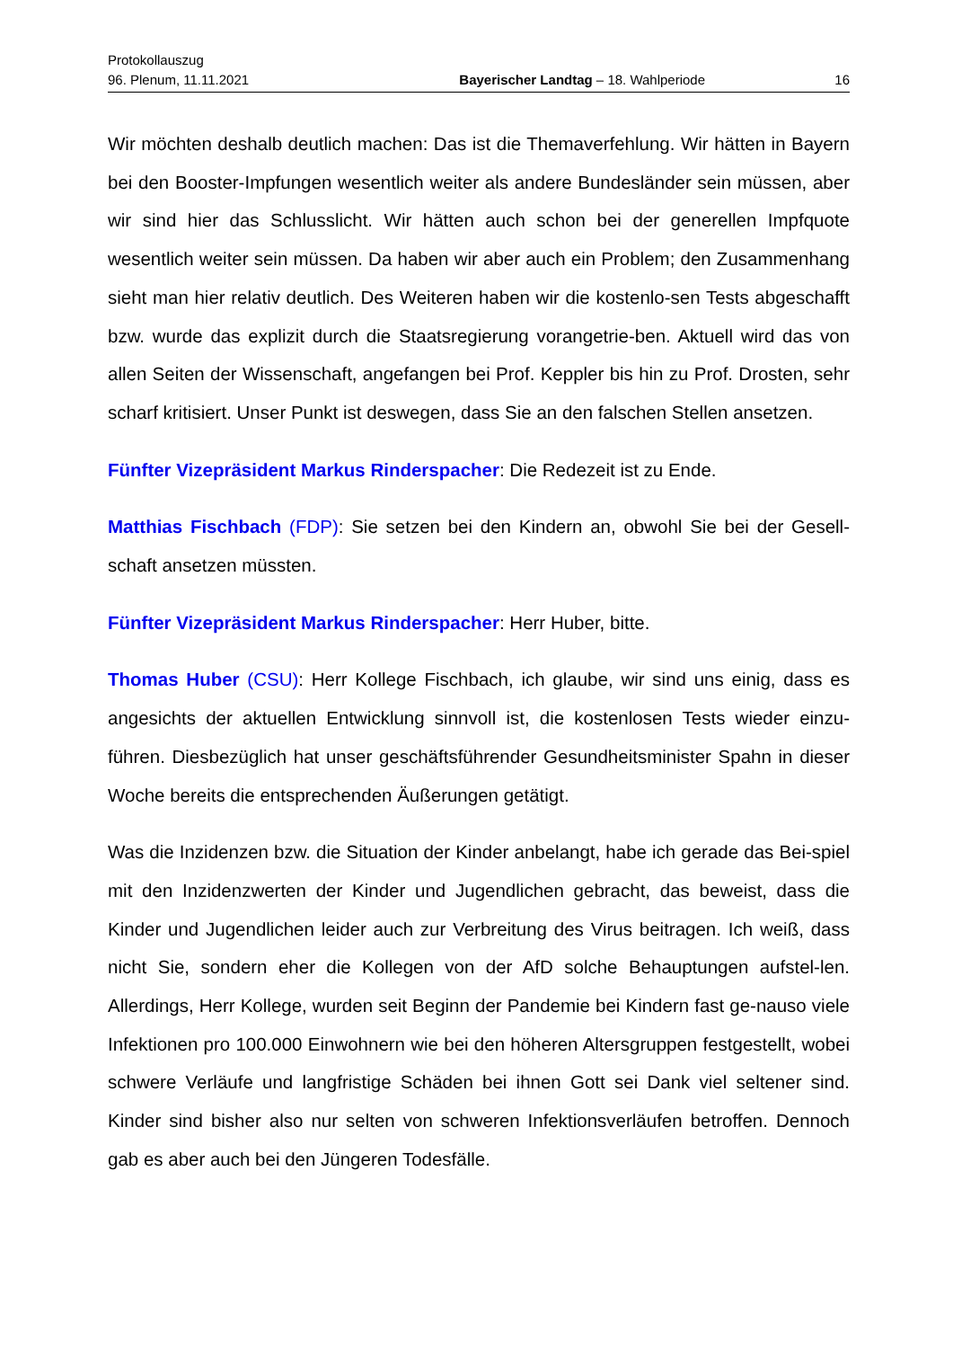Protokollauszug
96. Plenum, 11.11.2021 Bayerischer Landtag – 18. Wahlperiode 16
Wir möchten deshalb deutlich machen: Das ist die Themaverfehlung. Wir hätten in Bayern bei den Booster-Impfungen wesentlich weiter als andere Bundesländer sein müssen, aber wir sind hier das Schlusslicht. Wir hätten auch schon bei der generellen Impfquote wesentlich weiter sein müssen. Da haben wir aber auch ein Problem; den Zusammenhang sieht man hier relativ deutlich. Des Weiteren haben wir die kostenlo-sen Tests abgeschafft bzw. wurde das explizit durch die Staatsregierung vorangetrie-ben. Aktuell wird das von allen Seiten der Wissenschaft, angefangen bei Prof. Keppler bis hin zu Prof. Drosten, sehr scharf kritisiert. Unser Punkt ist deswegen, dass Sie an den falschen Stellen ansetzen.
Fünfter Vizepräsident Markus Rinderspacher: Die Redezeit ist zu Ende.
Matthias Fischbach (FDP): Sie setzen bei den Kindern an, obwohl Sie bei der Gesell-schaft ansetzen müssten.
Fünfter Vizepräsident Markus Rinderspacher: Herr Huber, bitte.
Thomas Huber (CSU): Herr Kollege Fischbach, ich glaube, wir sind uns einig, dass es angesichts der aktuellen Entwicklung sinnvoll ist, die kostenlosen Tests wieder einzu-führen. Diesbezüglich hat unser geschäftsführender Gesundheitsminister Spahn in dieser Woche bereits die entsprechenden Äußerungen getätigt.
Was die Inzidenzen bzw. die Situation der Kinder anbelangt, habe ich gerade das Bei-spiel mit den Inzidenzwerten der Kinder und Jugendlichen gebracht, das beweist, dass die Kinder und Jugendlichen leider auch zur Verbreitung des Virus beitragen. Ich weiß, dass nicht Sie, sondern eher die Kollegen von der AfD solche Behauptungen aufstel-len. Allerdings, Herr Kollege, wurden seit Beginn der Pandemie bei Kindern fast ge-nauso viele Infektionen pro 100.000 Einwohnern wie bei den höheren Altersgruppen festgestellt, wobei schwere Verläufe und langfristige Schäden bei ihnen Gott sei Dank viel seltener sind. Kinder sind bisher also nur selten von schweren Infektionsverläufen betroffen. Dennoch gab es aber auch bei den Jüngeren Todesfälle.